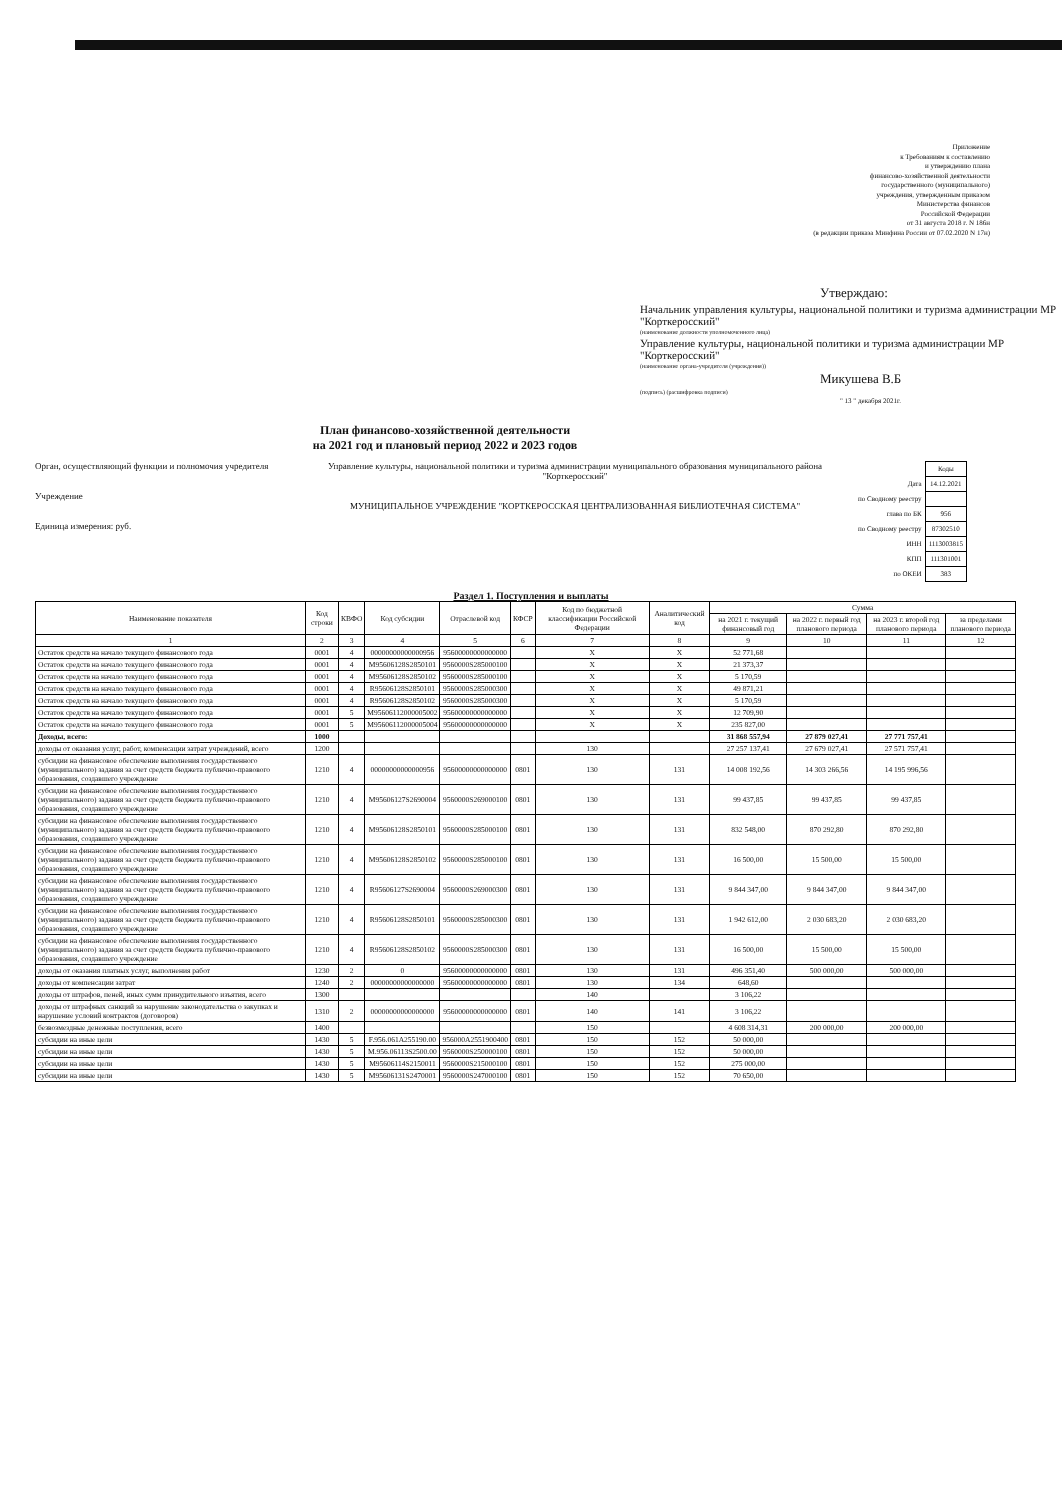Приложение
к Требованиям к составлению
и утверждению плана
финансово-хозяйственной деятельности
государственного (муниципального)
учреждения, утвержденным приказом
Министерства финансов
Российской Федерации
от 31 августа 2018 г. N 186н
(в редакции приказа Минфина России от 07.02.2020 N 17н)
Утверждаю:
Начальник управления культуры, национальной политики и туризма администрации МР "Корткеросский"
(наименование должности уполномоченного лица)
Управление культуры, национальной политики и туризма администрации МР "Корткеросский"
(наименование органа-учредителя (учреждения))
Микушева В.Б
(подпись) (расшифровка подписи)
" 13 " декабря 2021г.
План финансово-хозяйственной деятельности
на 2021 год и плановый период 2022 и 2023 годов
Орган, осуществляющий функции и полномочия учредителя
Учреждение
Единица измерения: руб.
Управление культуры, национальной политики и туризма администрации муниципального образования муниципального района "Корткеросский"
МУНИЦИПАЛЬНОЕ УЧРЕЖДЕНИЕ "КОРТКЕРОССКАЯ ЦЕНТРАЛИЗОВАННАЯ БИБЛИОТЕЧНАЯ СИСТЕМА"
| | Коды |
| Дата | 14.12.2021 |
| по Сводному реестру | |
| глава по БК | 956 |
| по Сводному реестру | 87302510 |
| ИНН | 1113003815 |
| КПП | 111301001 |
| по ОКЕИ | 383 |
Раздел 1. Поступления и выплаты
| Наименование показателя | Код строки | КВФО | Код субсидии | Отраслевой код | КФСР | Код по бюджетной классификации Российской Федерации | Аналитический код | Сумма | | | |
| --- | --- | --- | --- | --- | --- | --- | --- | --- | --- | --- | --- |
| | | | | | | | | на 2021 г. текущий финансовый год | на 2022 г. первый год планового периода | на 2023 г. второй год планового периода | за пределами планового периода |
| 1 | 2 | 3 | 4 | 5 | 6 | 7 | 8 | 9 | 10 | 11 | 12 |
| Остаток средств на начало текущего финансового года | 0001 | 4 | 00000000000000956 | 95600000000000000 | | X | X | 52 771,68 | | | |
| Остаток средств на начало текущего финансового года | 0001 | 4 | M95606128S2850101 | 9560000S285000100 | | X | X | 21 373,37 | | | |
| Остаток средств на начало текущего финансового года | 0001 | 4 | M95606128S2850102 | 9560000S285000100 | | X | X | 5 170,59 | | | |
| Остаток средств на начало текущего финансового года | 0001 | 4 | R95606128S2850101 | 9560000S285000300 | | X | X | 49 871,21 | | | |
| Остаток средств на начало текущего финансового года | 0001 | 4 | R95606128S2850102 | 9560000S285000300 | | X | X | 5 170,59 | | | |
| Остаток средств на начало текущего финансового года | 0001 | 5 | M95606112000005002 | 95600000000000000 | | X | X | 12 709,90 | | | |
| Остаток средств на начало текущего финансового года | 0001 | 5 | M95606112000005004 | 95600000000000000 | | X | X | 235 827,00 | | | |
| Доходы, всего: | 1000 | | | | | | | 31 868 557,94 | 27 879 027,41 | 27 771 757,41 | |
| доходы от оказания услуг, работ, компенсации затрат учреждений, всего | 1200 | | | | | 130 | | 27 257 137,41 | 27 679 027,41 | 27 571 757,41 | |
| субсидии на финансовое обеспечение выполнения государственного (муниципального) задания за счет средств бюджета публично-правового образования, создавшего учреждение | 1210 | 4 | 00000000000000956 | 95600000000000000 | 0801 | 130 | 131 | 14 008 192,56 | 14 303 266,56 | 14 195 996,56 | |
| субсидии на финансовое обеспечение выполнения государственного (муниципального) задания за счет средств бюджета публично-правового образования, создавшего учреждение | 1210 | 4 | M95606127S2690004 | 9560000S269000100 | 0801 | 130 | 131 | 99 437,85 | 99 437,85 | 99 437,85 | |
| субсидии на финансовое обеспечение выполнения государственного (муниципального) задания за счет средств бюджета публично-правового образования, создавшего учреждение | 1210 | 4 | M95606128S2850101 | 9560000S285000100 | 0801 | 130 | 131 | 832 548,00 | 870 292,80 | 870 292,80 | |
| субсидии на финансовое обеспечение выполнения государственного (муниципального) задания за счет средств бюджета публично-правового образования, создавшего учреждение | 1210 | 4 | M95606128S2850102 | 9560000S285000100 | 0801 | 130 | 131 | 16 500,00 | 15 500,00 | 15 500,00 | |
| субсидии на финансовое обеспечение выполнения государственного (муниципального) задания за счет средств бюджета публично-правового образования, создавшего учреждение | 1210 | 4 | R95606127S2690004 | 9560000S269000300 | 0801 | 130 | 131 | 9 844 347,00 | 9 844 347,00 | 9 844 347,00 | |
| субсидии на финансовое обеспечение выполнения государственного (муниципального) задания за счет средств бюджета публично-правового образования, создавшего учреждение | 1210 | 4 | R95606128S2850101 | 9560000S285000300 | 0801 | 130 | 131 | 1 942 612,00 | 2 030 683,20 | 2 030 683,20 | |
| субсидии на финансовое обеспечение выполнения государственного (муниципального) задания за счет средств бюджета публично-правового образования, создавшего учреждение | 1210 | 4 | R95606128S2850102 | 9560000S285000300 | 0801 | 130 | 131 | 16 500,00 | 15 500,00 | 15 500,00 | |
| доходы от оказания платных услуг, выполнения работ | 1230 | 2 | 0 | 95600000000000000 | 0801 | 130 | 131 | 496 351,40 | 500 000,00 | 500 000,00 | |
| доходы от компенсации затрат | 1240 | 2 | 00000000000000000 | 95600000000000000 | 0801 | 130 | 134 | 648,60 | | | |
| доходы от штрафов, пеней, иных сумм принудительного изъятия, всего | 1300 | | | | | 140 | | 3 106,22 | | | |
| доходы от штрафных санкций за нарушение законодательства о закупках и нарушение условий контрактов (договоров) | 1310 | 2 | 00000000000000000 | 95600000000000000 | 0801 | 140 | 141 | 3 106,22 | | | |
| безвозмездные денежные поступления, всего | 1400 | | | | | 150 | | 4 608 314,31 | 200 000,00 | 200 000,00 | |
| субсидии на иные цели | 1430 | 5 | F.956.061A255190.00 | 956000A2551900400 | 0801 | 150 | 152 | 50 000,00 | | | |
| субсидии на иные цели | 1430 | 5 | M.956.06113S2500.00 | 9560000S250000100 | 0801 | 150 | 152 | 50 000,00 | | | |
| субсидии на иные цели | 1430 | 5 | M95606114S2150011 | 9560000S215000100 | 0801 | 150 | 152 | 275 000,00 | | | |
| субсидии на иные цели | 1430 | 5 | M95606131S2470001 | 9560000S247000100 | 0801 | 150 | 152 | 70 650,00 | | | |